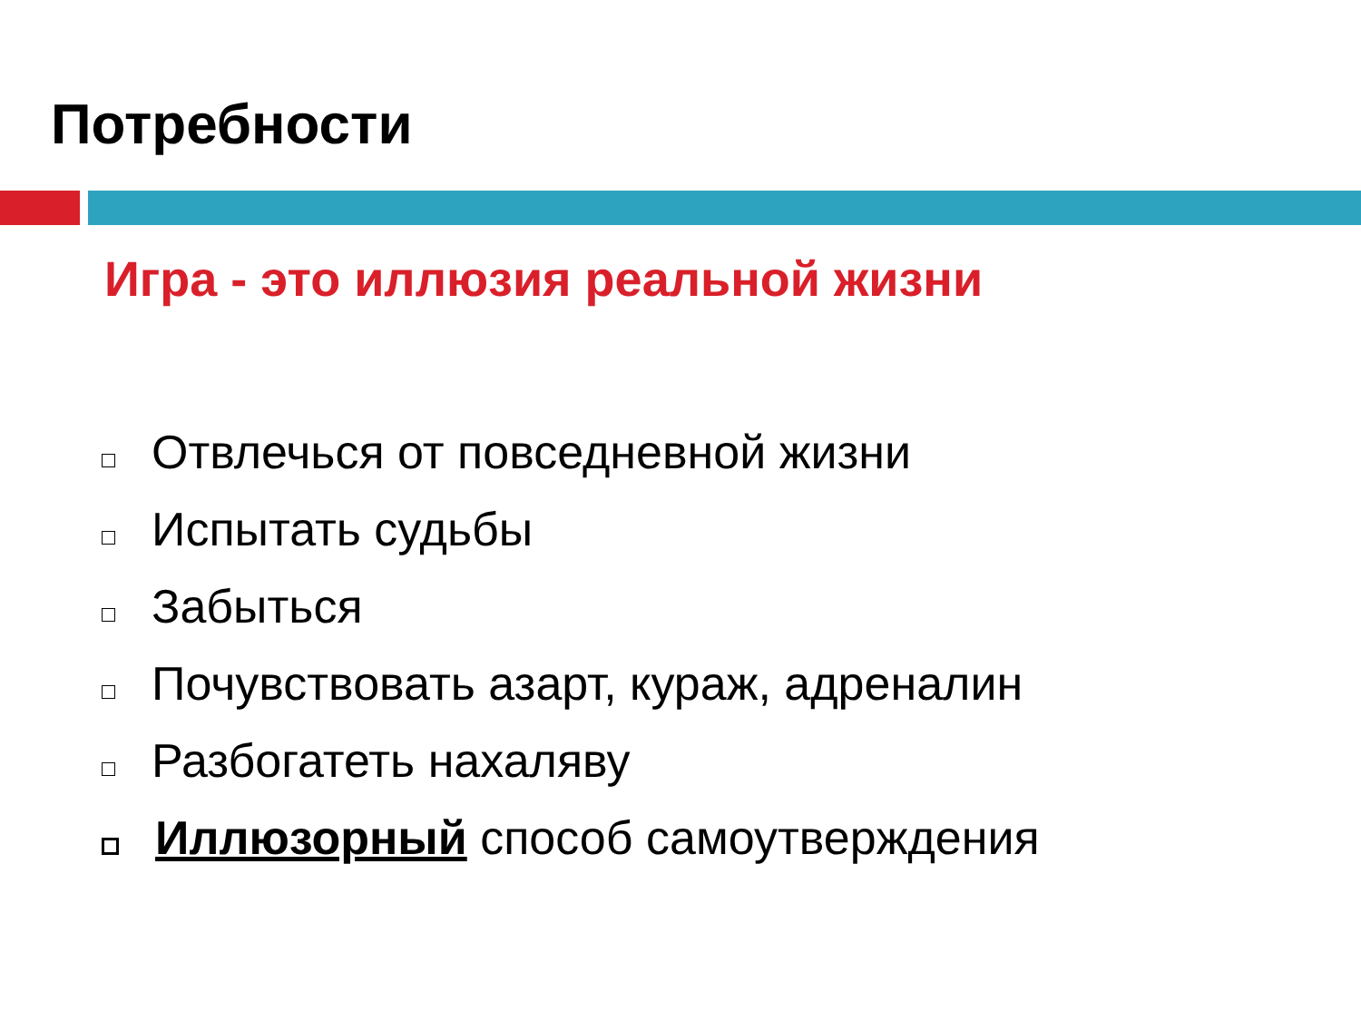Потребности
Игра - это иллюзия реальной жизни
Отвлечься от повседневной жизни
Испытать судьбы
Забыться
Почувствовать азарт, кураж, адреналин
Разбогатеть нахаляву
Иллюзорный способ самоутверждения